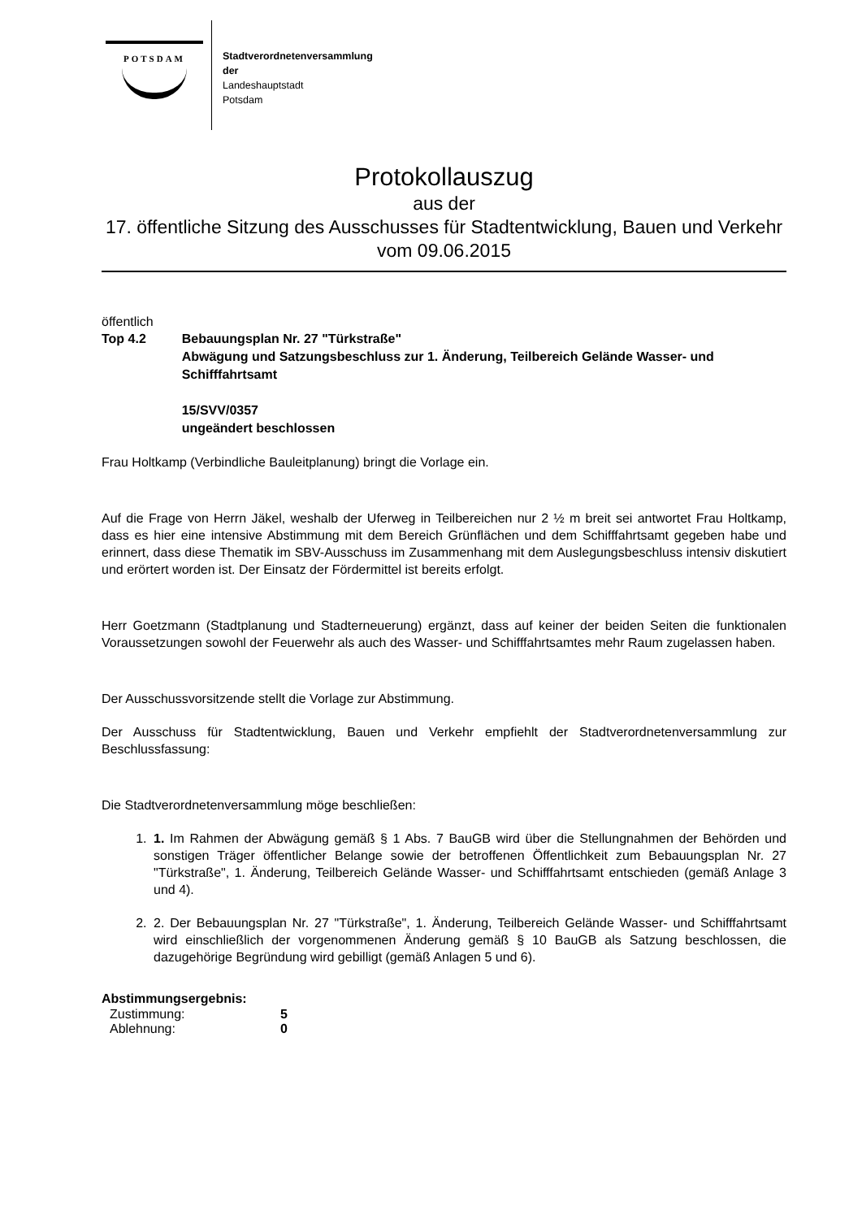POTSDAM
Stadtverordnetenversammlung
der
Landeshauptstadt
Potsdam
Protokollauszug
aus der
17. öffentliche Sitzung des Ausschusses für Stadtentwicklung, Bauen und Verkehr
vom 09.06.2015
öffentlich
Top 4.2 Bebauungsplan Nr. 27 "Türkstraße"
Abwägung und Satzungsbeschluss zur 1. Änderung, Teilbereich Gelände Wasser- und Schifffahrtsamt
15/SVV/0357
ungeändert beschlossen
Frau Holtkamp (Verbindliche Bauleitplanung) bringt die Vorlage ein.
Auf die Frage von Herrn Jäkel, weshalb der Uferweg in Teilbereichen nur 2 ½ m breit sei antwortet Frau Holtkamp, dass es hier eine intensive Abstimmung mit dem Bereich Grünflächen und dem Schifffahrtsamt gegeben habe und erinnert, dass diese Thematik im SBV-Ausschuss im Zusammenhang mit dem Auslegungsbeschluss intensiv diskutiert und erörtert worden ist. Der Einsatz der Fördermittel ist bereits erfolgt.
Herr Goetzmann (Stadtplanung und Stadterneuerung) ergänzt, dass auf keiner der beiden Seiten die funktionalen Voraussetzungen sowohl der Feuerwehr als auch des Wasser- und Schifffahrtsamtes mehr Raum zugelassen haben.
Der Ausschussvorsitzende stellt die Vorlage zur Abstimmung.
Der Ausschuss für Stadtentwicklung, Bauen und Verkehr empfiehlt der Stadtverordnetenversammlung zur Beschlussfassung:
Die Stadtverordnetenversammlung möge beschließen:
1. 1. Im Rahmen der Abwägung gemäß § 1 Abs. 7 BauGB wird über die Stellungnahmen der Behörden und sonstigen Träger öffentlicher Belange sowie der betroffenen Öffentlichkeit zum Bebauungsplan Nr. 27 "Türkstraße", 1. Änderung, Teilbereich Gelände Wasser- und Schifffahrtsamt entschieden (gemäß Anlage 3 und 4).
2. 2. Der Bebauungsplan Nr. 27 "Türkstraße", 1. Änderung, Teilbereich Gelände Wasser- und Schifffahrtsamt wird einschließlich der vorgenommenen Änderung gemäß § 10 BauGB als Satzung beschlossen, die dazugehörige Begründung wird gebilligt (gemäß Anlagen 5 und 6).
Abstimmungsergebnis:
| Zustimmung: | 5 |
| Ablehnung: | 0 |